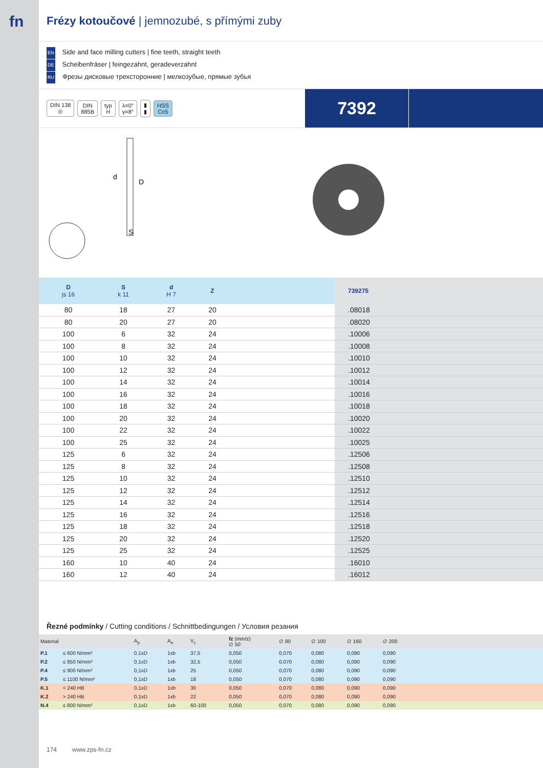fn
Frézy kotoučové | jemnozubé, s přímými zuby
EN Side and face milling cutters | fine teeth, straight teeth
DE Scheibenfräser | feingezahnt, geradeverzahnt
RU Фрезы дисковые трехсторонние | мелкозубые, прямые зубья
DIN 138
◎ DIN
885B typ
H λ=0°
γ=8° ▮
▮ HSS
Co5
7392
d
D
S
| D js 16 | S k 11 | d H 7 | Z | | 739275 |
| --- | --- | --- | --- | --- | --- |
| 80 | 18 | 27 | 20 | | .08018 |
| 80 | 20 | 27 | 20 | | .08020 |
| 100 | 6 | 32 | 24 | | .10006 |
| 100 | 8 | 32 | 24 | | .10008 |
| 100 | 10 | 32 | 24 | | .10010 |
| 100 | 12 | 32 | 24 | | .10012 |
| 100 | 14 | 32 | 24 | | .10014 |
| 100 | 16 | 32 | 24 | | .10016 |
| 100 | 18 | 32 | 24 | | .10018 |
| 100 | 20 | 32 | 24 | | .10020 |
| 100 | 22 | 32 | 24 | | .10022 |
| 100 | 25 | 32 | 24 | | .10025 |
| 125 | 6 | 32 | 24 | | .12506 |
| 125 | 8 | 32 | 24 | | .12508 |
| 125 | 10 | 32 | 24 | | .12510 |
| 125 | 12 | 32 | 24 | | .12512 |
| 125 | 14 | 32 | 24 | | .12514 |
| 125 | 16 | 32 | 24 | | .12516 |
| 125 | 18 | 32 | 24 | | .12518 |
| 125 | 20 | 32 | 24 | | .12520 |
| 125 | 25 | 32 | 24 | | .12525 |
| 160 | 10 | 40 | 24 | | .16010 |
| 160 | 12 | 40 | 24 | | .16012 |
Řezné podmínky / Cutting conditions / Schnittbedingungen / Условия резания
| Material | | A<sub>p</sub> | A<sub>e</sub> | V<sub>c</sub> | fz (mm/z) ∅ 50 | ∅ 80 | ∅ 100 | ∅ 160 | ∅ 200 | |
| --- | --- | --- | --- | --- | --- | --- | --- | --- | --- | --- |
| P.1 | ≤ 600 N/mm² | 0,1xD | 1xb | 37,5 | 0,050 | 0,070 | 0,080 | 0,090 | 0,090 | |
| P.2 | ≤ 850 N/mm² | 0,1xD | 1xb | 32,5 | 0,050 | 0,070 | 0,080 | 0,090 | 0,090 | |
| P.4 | ≤ 900 N/mm² | 0,1xD | 1xb | 25 | 0,050 | 0,070 | 0,080 | 0,090 | 0,090 | |
| P.5 | ≤ 1100 N/mm² | 0,1xD | 1xb | 18 | 0,050 | 0,070 | 0,080 | 0,090 | 0,090 | |
| K.1 | < 240 HB | 0,1xD | 1xb | 30 | 0,050 | 0,070 | 0,080 | 0,090 | 0,090 | |
| K.2 | > 240 HB | 0,1xD | 1xb | 22 | 0,050 | 0,070 | 0,080 | 0,090 | 0,090 | |
| N.4 | ≤ 800 N/mm² | 0,1xD | 1xb | 60-100 | 0,050 | 0,070 | 0,080 | 0,090 | 0,090 | |
174 www.zps-fn.cz